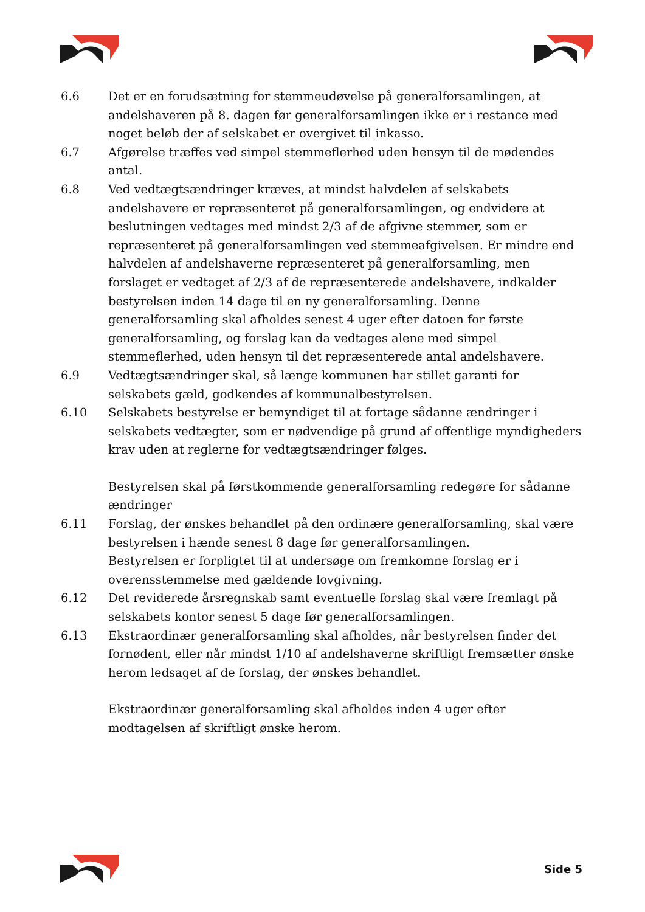6.6 Det er en forudsætning for stemmeudøvelse på generalforsamlingen, at andelshaveren på 8. dagen før generalforsamlingen ikke er i restance med noget beløb der af selskabet er overgivet til inkasso.
6.7 Afgørelse træffes ved simpel stemmeflerhed uden hensyn til de mødendes antal.
6.8 Ved vedtægtsændringer kræves, at mindst halvdelen af selskabets andelshavere er repræsenteret på generalforsamlingen, og endvidere at beslutningen vedtages med mindst 2/3 af de afgivne stemmer, som er repræsenteret på generalforsamlingen ved stemmeafgivelsen. Er mindre end halvdelen af andelshaverne repræsenteret på generalforsamling, men forslaget er vedtaget af 2/3 af de repræsenterede andelshavere, indkalder bestyrelsen inden 14 dage til en ny generalforsamling. Denne generalforsamling skal afholdes senest 4 uger efter datoen for første generalforsamling, og forslag kan da vedtages alene med simpel stemmeflerhed, uden hensyn til det repræsenterede antal andelshavere.
6.9 Vedtægtsændringer skal, så længe kommunen har stillet garanti for selskabets gæld, godkendes af kommunalbestyrelsen.
6.10 Selskabets bestyrelse er bemyndiget til at fortage sådanne ændringer i selskabets vedtægter, som er nødvendige på grund af offentlige myndigheders krav uden at reglerne for vedtægtsændringer følges.
Bestyrelsen skal på førstkommende generalforsamling redegøre for sådanne ændringer
6.11 Forslag, der ønskes behandlet på den ordinære generalforsamling, skal være bestyrelsen i hænde senest 8 dage før generalforsamlingen.
Bestyrelsen er forpligtet til at undersøge om fremkomne forslag er i overensstemmelse med gældende lovgivning.
6.12 Det reviderede årsregnskab samt eventuelle forslag skal være fremlagt på selskabets kontor senest 5 dage før generalforsamlingen.
6.13 Ekstraordinær generalforsamling skal afholdes, når bestyrelsen finder det fornødent, eller når mindst 1/10 af andelshaverne skriftligt fremsætter ønske herom ledsaget af de forslag, der ønskes behandlet.
Ekstraordinær generalforsamling skal afholdes inden 4 uger efter modtagelsen af skriftligt ønske herom.
Side 5